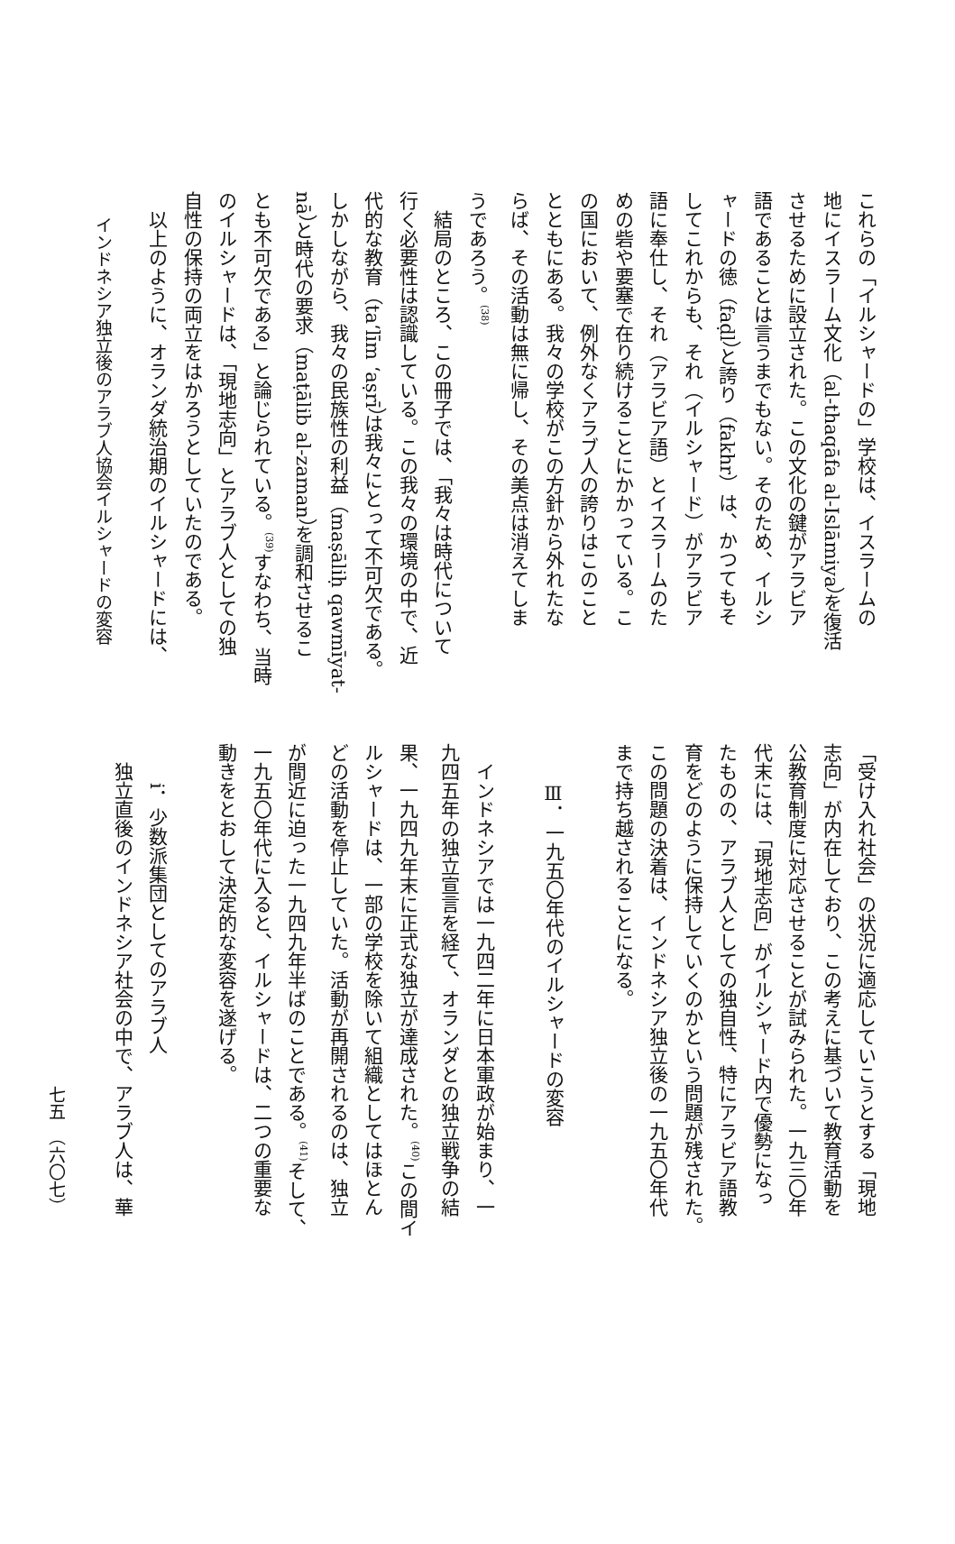これらの「イルシャードの」学校は、イスラームの
地にイスラーム文化（al-thaqāfa al-Islāmiya）を復活
させるために設立された。この文化の鍵がアラビア
語であることは言うまでもない。そのため、イルシ
ャードの徳（faḍl）と誇り（fakhr）は、かつてもそ
してこれからも、それ（イルシャード）がアラビア
語に奉仕し、それ（アラビア語）とイスラームのた
めの砦や要塞で在り続けることにかかっている。こ
の国において、例外なくアラブ人の誇りはこのこと
とともにある。我々の学校がこの方針から外れたな
らば、その活動は無に帰し、その美点は消えてしま
うであろう。<sup>(38)</sup>
　結局のところ、この冊子では、「我々は時代について
行く必要性は認識している。この我々の環境の中で、近
代的な教育（taʻlīm ʻaṣrī）は我々にとって不可欠である。
しかしながら、我々の民族性の利益（maṣāliḥ qawmīyat-
nā）と時代の要求（maṭālib al-zaman）を調和させるこ
とも不可欠である」と論じられている。<sup>(39)</sup>すなわち、当時
のイルシャードは、「現地志向」とアラブ人としての独
自性の保持の両立をはかろうとしていたのである。
　以上のように、オランダ統治期のイルシャードには、
インドネシア独立後のアラブ人協会イルシャードの変容
「受け入れ社会」の状況に適応していこうとする「現地
志向」が内在しており、この考えに基づいて教育活動を
公教育制度に対応させることが試みられた。一九三〇年
代末には、「現地志向」がイルシャード内で優勢になっ
たものの、アラブ人としての独自性、特にアラビア語教
育をどのように保持していくのかという問題が残された。
この問題の決着は、インドネシア独立後の一九五〇年代
まで持ち越されることになる。
Ⅲ．一九五〇年代のイルシャードの変容
　インドネシアでは一九四二年に日本軍政が始まり、一
九四五年の独立宣言を経て、オランダとの独立戦争の結
果、一九四九年末に正式な独立が達成された。<sup>(40)</sup>この間イ
ルシャードは、一部の学校を除いて組織としてはほとん
どの活動を停止していた。活動が再開されるのは、独立
が間近に迫った一九四九年半ばのことである。<sup>(41)</sup>そして、
一九五〇年代に入ると、イルシャードは、二つの重要な
動きをとおして決定的な変容を遂げる。
i．少数派集団としてのアラブ人
　独立直後のインドネシア社会の中で、アラブ人は、華
七五　（六〇七）